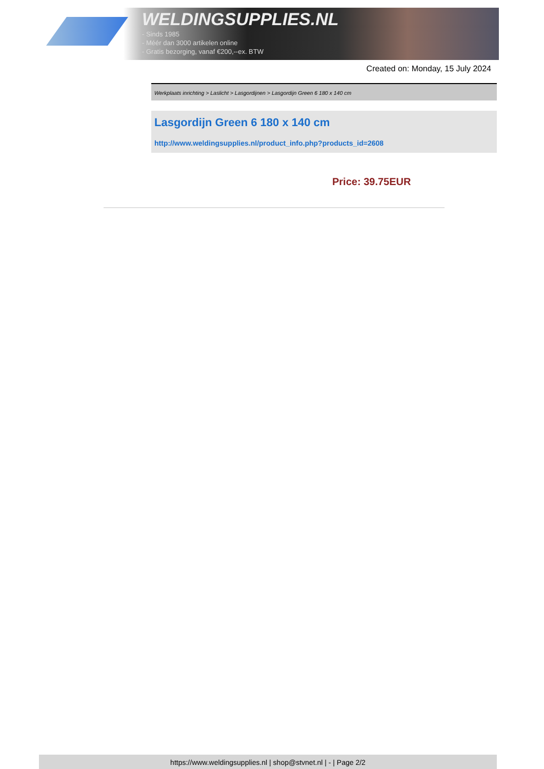WELDINGSUPPLIES.NL
- Sinds 1985
- Méér dan 3000 artikelen online
- Gratis bezorging, vanaf €200,--ex. BTW
Created on: Monday, 15 July 2024
Werkplaats inrichting > Laslicht > Lasgordijnen > Lasgordijn Green 6 180 x 140 cm
Lasgordijn Green 6 180 x 140 cm
http://www.weldingsupplies.nl/product_info.php?products_id=2608
Price: 39.75EUR
https://www.weldingsupplies.nl | shop@stvnet.nl | - | Page 2/2